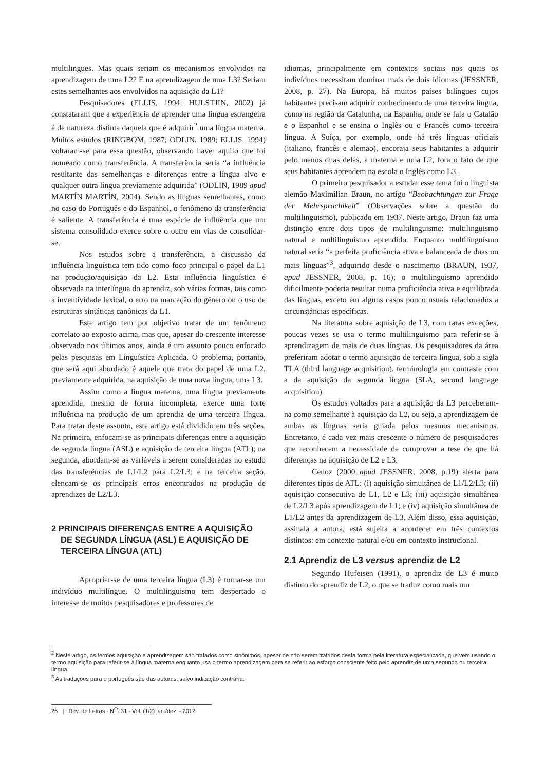multilingues. Mas quais seriam os mecanismos envolvidos na aprendizagem de uma L2? E na aprendizagem de uma L3? Seriam estes semelhantes aos envolvidos na aquisição da L1?
Pesquisadores (ELLIS, 1994; HULSTJIN, 2002) já constataram que a experiência de aprender uma língua estrangeira é de natureza distinta daquela que é adquirir<sup>2</sup> uma língua materna. Muitos estudos (RINGBOM, 1987; ODLIN, 1989; ELLIS, 1994) voltaram-se para essa questão, observando haver aquilo que foi nomeado como transferência. A transferência seria “a influência resultante das semelhanças e diferenças entre a língua alvo e qualquer outra língua previamente adquirida” (ODLIN, 1989 apud MARTÍN MARTÍN, 2004). Sendo as línguas semelhantes, como no caso do Português e do Espanhol, o fenômeno da transferência é saliente. A transferência é uma espécie de influência que um sistema consolidado exerce sobre o outro em vias de consolidar-se.
Nos estudos sobre a transferência, a discussão da influência linguística tem tido como foco principal o papel da L1 na produção/aquisição da L2. Esta influência linguística é observada na interlíngua do aprendiz, sob várias formas, tais como a inventividade lexical, o erro na marcação do gênero ou o uso de estruturas sintáticas canônicas da L1.
Este artigo tem por objetivo tratar de um fenômeno correlato ao exposto acima, mas que, apesar do crescente interesse observado nos últimos anos, ainda é um assunto pouco enfocado pelas pesquisas em Linguística Aplicada. O problema, portanto, que será aqui abordado é aquele que trata do papel de uma L2, previamente adquirida, na aquisição de uma nova língua, uma L3.
Assim como a língua materna, uma língua previamente aprendida, mesmo de forma incompleta, exerce uma forte influência na produção de um aprendiz de uma terceira língua. Para tratar deste assunto, este artigo está dividido em três seções. Na primeira, enfocam-se as principais diferenças entre a aquisição de segunda língua (ASL) e aquisição de terceira língua (ATL); na segunda, abordam-se as variáveis a serem consideradas no estudo das transferências de L1/L2 para L2/L3; e na terceira seção, elencam-se os principais erros encontrados na produção de aprendizes de L2/L3.
2 PRINCIPAIS DIFERENÇAS ENTRE A AQUISIÇÃO DE SEGUNDA LÍNGUA (ASL) E AQUISIÇÃO DE TERCEIRA LÍNGUA (ATL)
Apropriar-se de uma terceira língua (L3) é tornar-se um indivíduo multilíngue. O multilinguismo tem despertado o interesse de muitos pesquisadores e professores de
idiomas, principalmente em contextos sociais nos quais os indivíduos necessitam dominar mais de dois idiomas (JESSNER, 2008, p. 27). Na Europa, há muitos países bilíngues cujos habitantes precisam adquirir conhecimento de uma terceira língua, como na região da Catalunha, na Espanha, onde se fala o Catalão e o Espanhol e se ensina o Inglês ou o Francês como terceira língua. A Suíça, por exemplo, onde há três línguas oficiais (italiano, francês e alemão), encoraja seus habitantes a adquirir pelo menos duas delas, a materna e uma L2, fora o fato de que seus habitantes aprendem na escola o Inglês como L3.
O primeiro pesquisador a estudar esse tema foi o linguista alemão Maximilian Braun, no artigo “Beobachtungen zur Frage der Mehrsprachikeit” (Observações sobre a questão do multilinguismo), publicado em 1937. Neste artigo, Braun faz uma distinção entre dois tipos de multilinguismo: multilinguismo natural e multilinguismo aprendido. Enquanto multilinguismo natural seria “a perfeita proficiência ativa e balanceada de duas ou mais línguas”<sup>3</sup>, adquirido desde o nascimento (BRAUN, 1937, apud JESSNER, 2008, p. 16); o multilinguismo aprendido dificilmente poderia resultar numa proficiência ativa e equilibrada das línguas, exceto em alguns casos pouco usuais relacionados a circunstâncias específicas.
Na literatura sobre aquisição de L3, com raras exceções, poucas vezes se usa o termo multilinguismo para referir-se à aprendizagem de mais de duas línguas. Os pesquisadores da área preferiram adotar o termo aquisição de terceira língua, sob a sigla TLA (third language acquisition), terminologia em contraste com a da aquisição da segunda língua (SLA, second language acquisition).
Os estudos voltados para a aquisição da L3 perceberam-na como semelhante à aquisição da L2, ou seja, a aprendizagem de ambas as línguas seria guiada pelos mesmos mecanismos. Entretanto, é cada vez mais crescente o número de pesquisadores que reconhecem a necessidade de comprovar a tese de que há diferenças na aquisição de L2 e L3.
Cenoz (2000 apud JESSNER, 2008, p.19) alerta para diferentes tipos de ATL: (i) aquisição simultânea de L1/L2/L3; (ii) aquisição consecutiva de L1, L2 e L3; (iii) aquisição simultânea de L2/L3 após aprendizagem de L1; e (iv) aquisição simultânea de L1/L2 antes da aprendizagem de L3. Além disso, essa aquisição, assinala a autora, está sujeita a acontecer em três contextos distintos: em contexto natural e/ou em contexto instrucional.
2.1 Aprendiz de L3 versus aprendiz de L2
Segundo Hufeisen (1991), o aprendiz de L3 é muito distinto do aprendiz de L2, o que se traduz como mais um
<sup>2</sup> Neste artigo, os termos aquisição e aprendizagem são tratados como sinônimos, apesar de não serem tratados desta forma pela literatura especializada, que vem usando o termo aquisição para referir-se à língua materna enquanto usa o termo aprendizagem para se referir ao esforço consciente feito pelo aprendiz de uma segunda ou terceira língua.
<sup>3</sup> As traduções para o português são das autoras, salvo indicação contrária.
26 | Rev. de Letras - N<sup>O</sup>. 31 - Vol. (1/2) jan./dez. - 2012